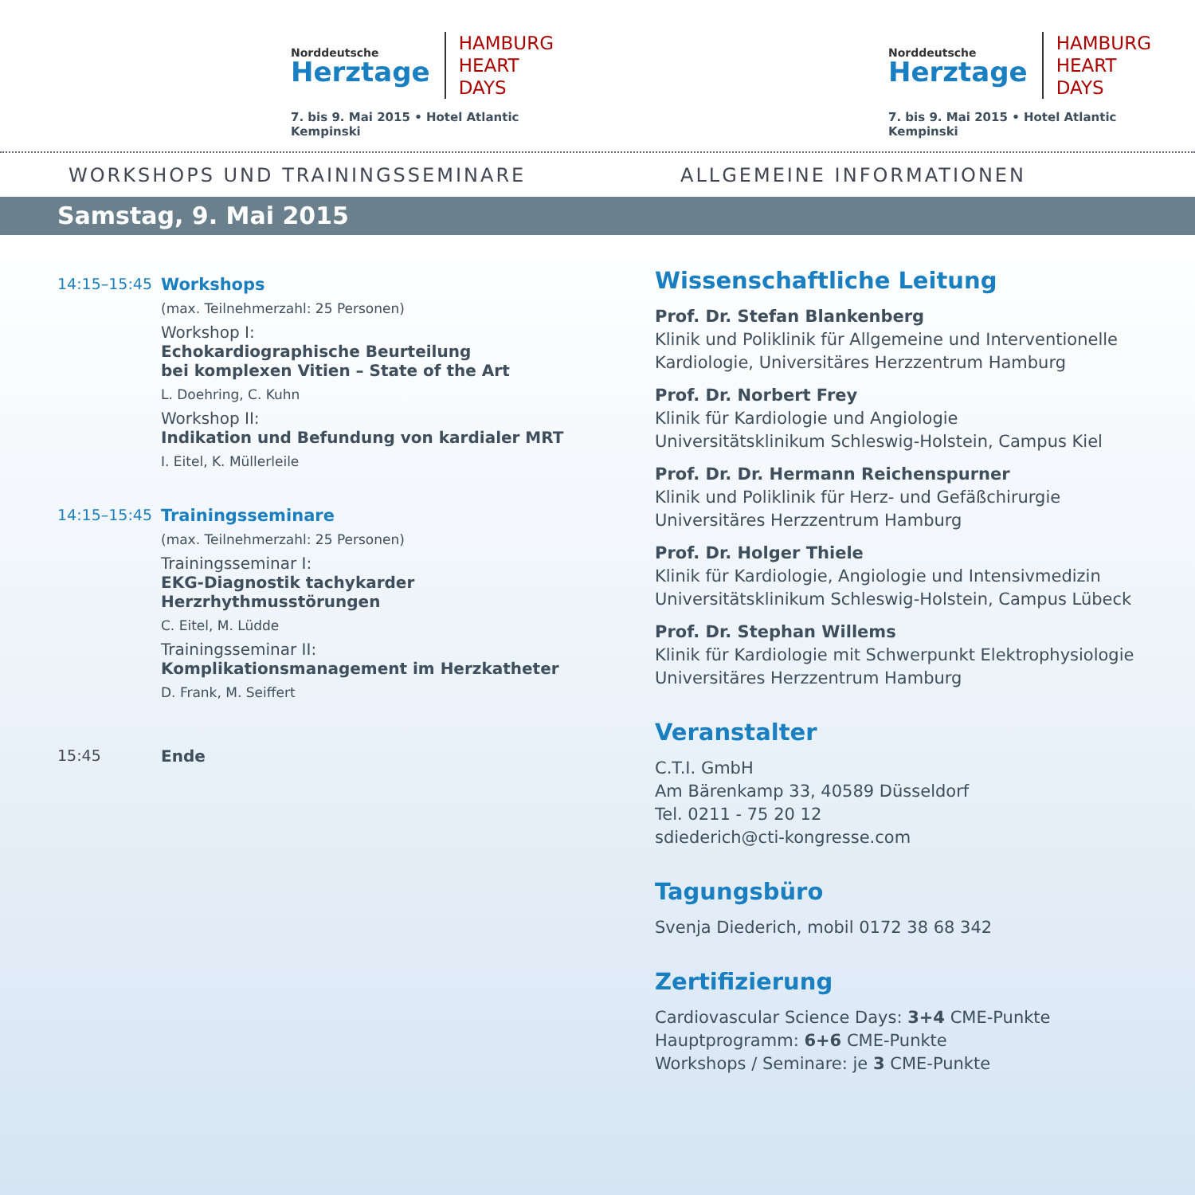Norddeutsche
Herztage
HAMBURG
HEART DAYS
7. bis 9. Mai 2015 • Hotel Atlantic Kempinski
Norddeutsche
Herztage
HAMBURG
HEART DAYS
7. bis 9. Mai 2015 • Hotel Atlantic Kempinski
WORKSHOPS UND TRAININGSSEMINARE ALLGEMEINE INFORMATIONEN
Samstag, 9. Mai 2015
14:15–15:45 Workshops
(max. Teilnehmerzahl: 25 Personen)
Workshop I:
Echokardiographische Beurteilung
bei komplexen Vitien – State of the Art
L. Doehring, C. Kuhn
Workshop II:
Indikation und Befundung von kardialer MRT
I. Eitel, K. Müllerleile
14:15–15:45 Trainingsseminare
(max. Teilnehmerzahl: 25 Personen)
Trainingsseminar I:
EKG-Diagnostik tachykarder
Herzrhythmusstörungen
C. Eitel, M. Lüdde
Trainingsseminar II:
Komplikationsmanagement im Herzkatheter
D. Frank, M. Seiffert
15:45 Ende
Wissenschaftliche Leitung
Prof. Dr. Stefan Blankenberg
Klinik und Poliklinik für Allgemeine und Interventionelle Kardiologie, Universitäres Herzzentrum Hamburg
Prof. Dr. Norbert Frey
Klinik für Kardiologie und Angiologie
Universitätsklinikum Schleswig-Holstein, Campus Kiel
Prof. Dr. Dr. Hermann Reichenspurner
Klinik und Poliklinik für Herz- und Gefäßchirurgie
Universitäres Herzzentrum Hamburg
Prof. Dr. Holger Thiele
Klinik für Kardiologie, Angiologie und Intensivmedizin
Universitätsklinikum Schleswig-Holstein, Campus Lübeck
Prof. Dr. Stephan Willems
Klinik für Kardiologie mit Schwerpunkt Elektrophysiologie
Universitäres Herzzentrum Hamburg
Veranstalter
C.T.I. GmbH
Am Bärenkamp 33, 40589 Düsseldorf
Tel. 0211 - 75 20 12
sdiederich@cti-kongresse.com
Tagungsbüro
Svenja Diederich, mobil 0172 38 68 342
Zertifizierung
Cardiovascular Science Days: 3+4 CME-Punkte
Hauptprogramm: 6+6 CME-Punkte
Workshops / Seminare: je 3 CME-Punkte